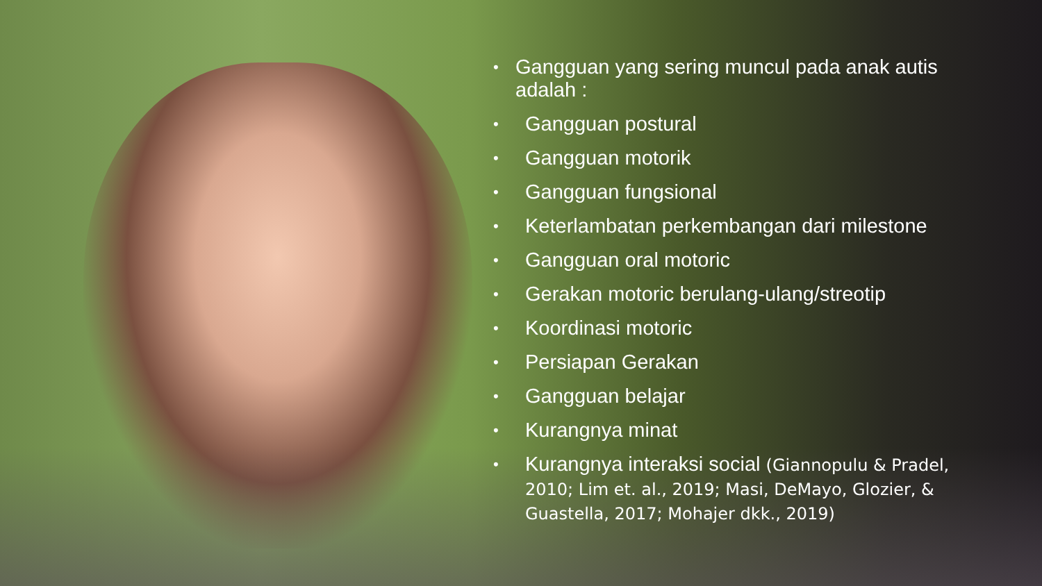• Gangguan yang sering muncul pada anak autis adalah :
• Gangguan postural
• Gangguan motorik
• Gangguan fungsional
• Keterlambatan perkembangan dari milestone
• Gangguan oral motoric
• Gerakan motoric berulang-ulang/streotip
• Koordinasi motoric
• Persiapan Gerakan
• Gangguan belajar
• Kurangnya minat
• Kurangnya interaksi social (Giannopulu & Pradel, 2010; Lim et. al., 2019; Masi, DeMayo, Glozier, & Guastella, 2017; Mohajer dkk., 2019)